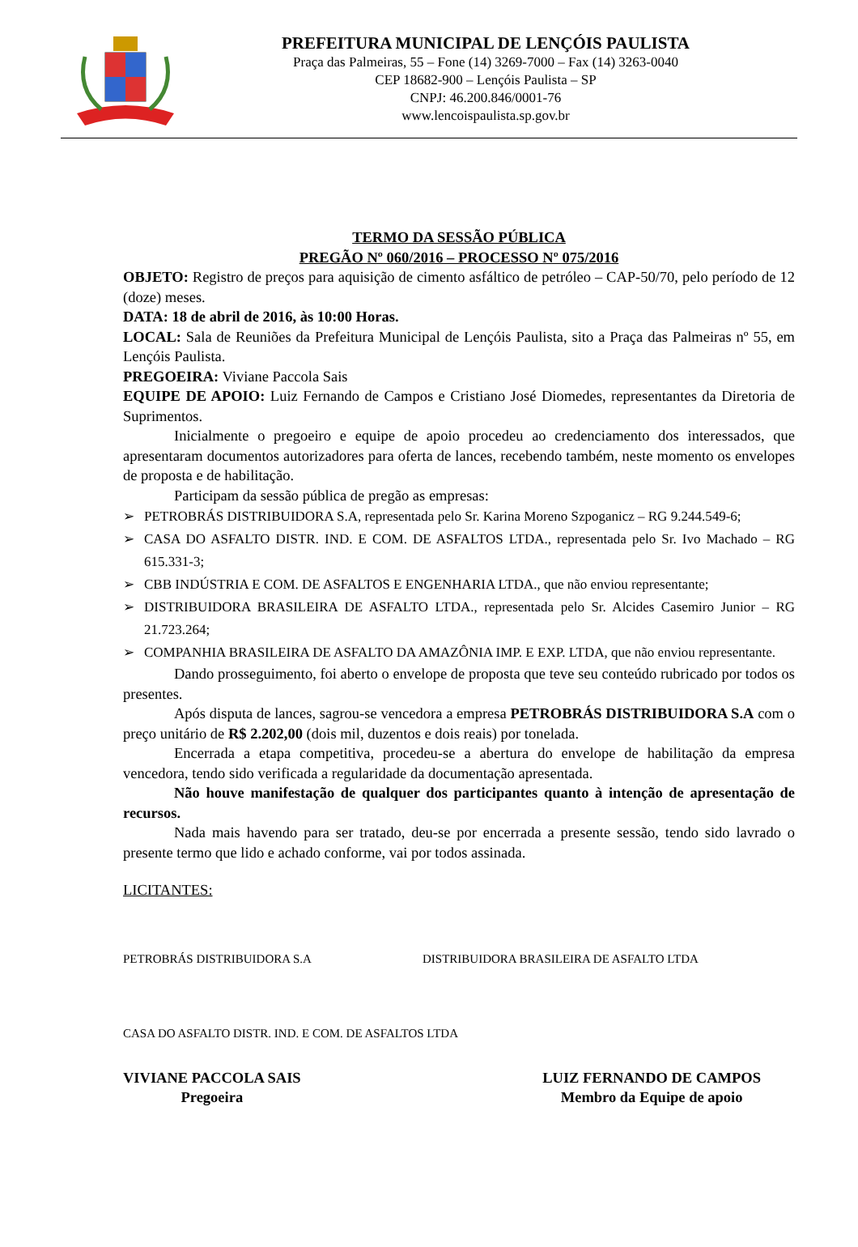PREFEITURA MUNICIPAL DE LENÇÓIS PAULISTA
Praça das Palmeiras, 55 – Fone (14) 3269-7000 – Fax (14) 3263-0040
CEP 18682-900 – Lençóis Paulista – SP
CNPJ: 46.200.846/0001-76
www.lencoispaulista.sp.gov.br
TERMO DA SESSÃO PÚBLICA
PREGÃO Nº 060/2016 – PROCESSO Nº 075/2016
OBJETO: Registro de preços para aquisição de cimento asfáltico de petróleo – CAP-50/70, pelo período de 12 (doze) meses.
DATA: 18 de abril de 2016, às 10:00 Horas.
LOCAL: Sala de Reuniões da Prefeitura Municipal de Lençóis Paulista, sito a Praça das Palmeiras nº 55, em Lençóis Paulista.
PREGOEIRA: Viviane Paccola Sais
EQUIPE DE APOIO: Luiz Fernando de Campos e Cristiano José Diomedes, representantes da Diretoria de Suprimentos.
Inicialmente o pregoeiro e equipe de apoio procedeu ao credenciamento dos interessados, que apresentaram documentos autorizadores para oferta de lances, recebendo também, neste momento os envelopes de proposta e de habilitação.
Participam da sessão pública de pregão as empresas:
➢ PETROBRÁS DISTRIBUIDORA S.A, representada pelo Sr. Karina Moreno Szpoganicz – RG 9.244.549-6;
➢ CASA DO ASFALTO DISTR. IND. E COM. DE ASFALTOS LTDA., representada pelo Sr. Ivo Machado – RG 615.331-3;
➢ CBB INDÚSTRIA E COM. DE ASFALTOS E ENGENHARIA LTDA., que não enviou representante;
➢ DISTRIBUIDORA BRASILEIRA DE ASFALTO LTDA., representada pelo Sr. Alcides Casemiro Junior – RG 21.723.264;
➢ COMPANHIA BRASILEIRA DE ASFALTO DA AMAZÔNIA IMP. E EXP. LTDA, que não enviou representante.
Dando prosseguimento, foi aberto o envelope de proposta que teve seu conteúdo rubricado por todos os presentes.
Após disputa de lances, sagrou-se vencedora a empresa PETROBRÁS DISTRIBUIDORA S.A com o preço unitário de R$ 2.202,00 (dois mil, duzentos e dois reais) por tonelada.
Encerrada a etapa competitiva, procedeu-se a abertura do envelope de habilitação da empresa vencedora, tendo sido verificada a regularidade da documentação apresentada.
Não houve manifestação de qualquer dos participantes quanto à intenção de apresentação de recursos.
Nada mais havendo para ser tratado, deu-se por encerrada a presente sessão, tendo sido lavrado o presente termo que lido e achado conforme, vai por todos assinada.
LICITANTES:
PETROBRÁS DISTRIBUIDORA S.A DISTRIBUIDORA BRASILEIRA DE ASFALTO LTDA
CASA DO ASFALTO DISTR. IND. E COM. DE ASFALTOS LTDA
VIVIANE PACCOLA SAIS
Pregoeira
LUIZ FERNANDO DE CAMPOS
Membro da Equipe de apoio